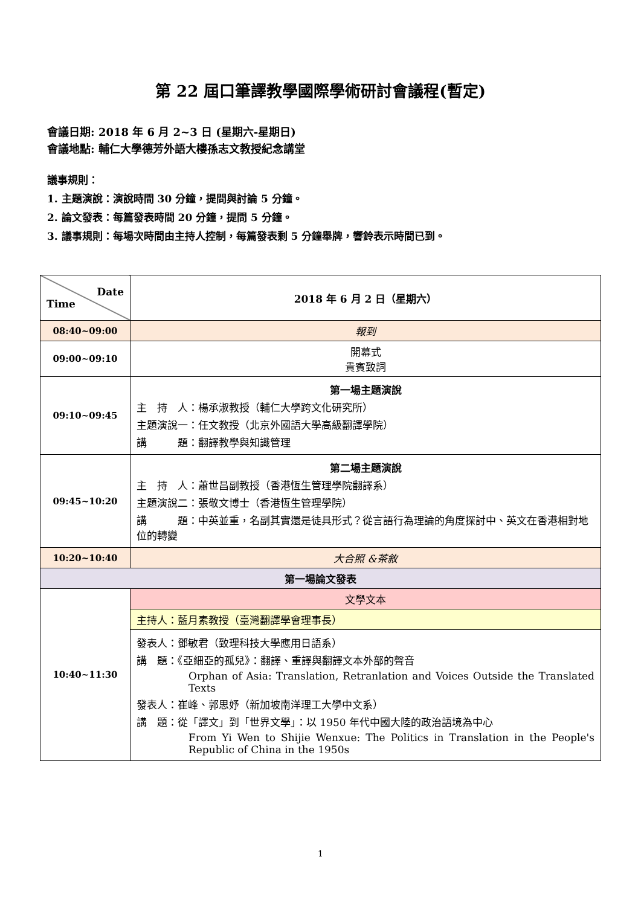第 22 屆口筆譯教學國際學術研討會議程(暫定)
會議日期: 2018 年 6 月 2~3 日 (星期六-星期日)
會議地點: 輔仁大學德芳外語大樓孫志文教授紀念講堂
議事規則：
1. 主題演說：演說時間 30 分鐘，提問與討論 5 分鐘。
2. 論文發表：每篇發表時間 20 分鐘，提問 5 分鐘。
3. 議事規則：每場次時間由主持人控制，每篇發表剩 5 分鐘舉牌，響鈴表示時間已到。
| Date Time | 2018 年 6 月 2 日（星期六） |
| --- | --- |
| 08:40~09:00 | 報到 |
| 09:00~09:10 | 開幕式 貴賓致詞 |
| 09:10~09:45 | 第一場主題演說 主 持 人：楊承淑教授（輔仁大學跨文化研究所） 主題演說一：任文教授（北京外國語大學高級翻譯學院） 講 題：翻譯教學與知識管理 |
| 09:45~10:20 | 第二場主題演說 主 持 人：蕭世昌副教授（香港恆生管理學院翻譯系） 主題演說二：張敬文博士（香港恆生管理學院） 講 題：中英並重，名副其實還是徒具形式？從言語行為理論的角度探討中、英文在香港相對地位的轉變 |
| 10:20~10:40 | 大合照 &茶敘 |
| 第一場論文發表 | |
| 10:40~11:30 | 文學文本 |
| | 主持人：藍月素教授（臺灣翻譯學會理事長） |
| | 發表人：鄧敏君（致理科技大學應用日語系） 講 題：《亞細亞的孤兒》：翻譯、重譯與翻譯文本外部的聲音 Orphan of Asia: Translation, Retranlation and Voices Outside the Translated Texts 發表人：崔峰、郭思妤（新加坡南洋理工大學中文系） 講 題：從「譯文」到「世界文學」：以 1950 年代中國大陸的政治語境為中心 From Yi Wen to Shijie Wenxue: The Politics in Translation in the People's Republic of China in the 1950s |
1